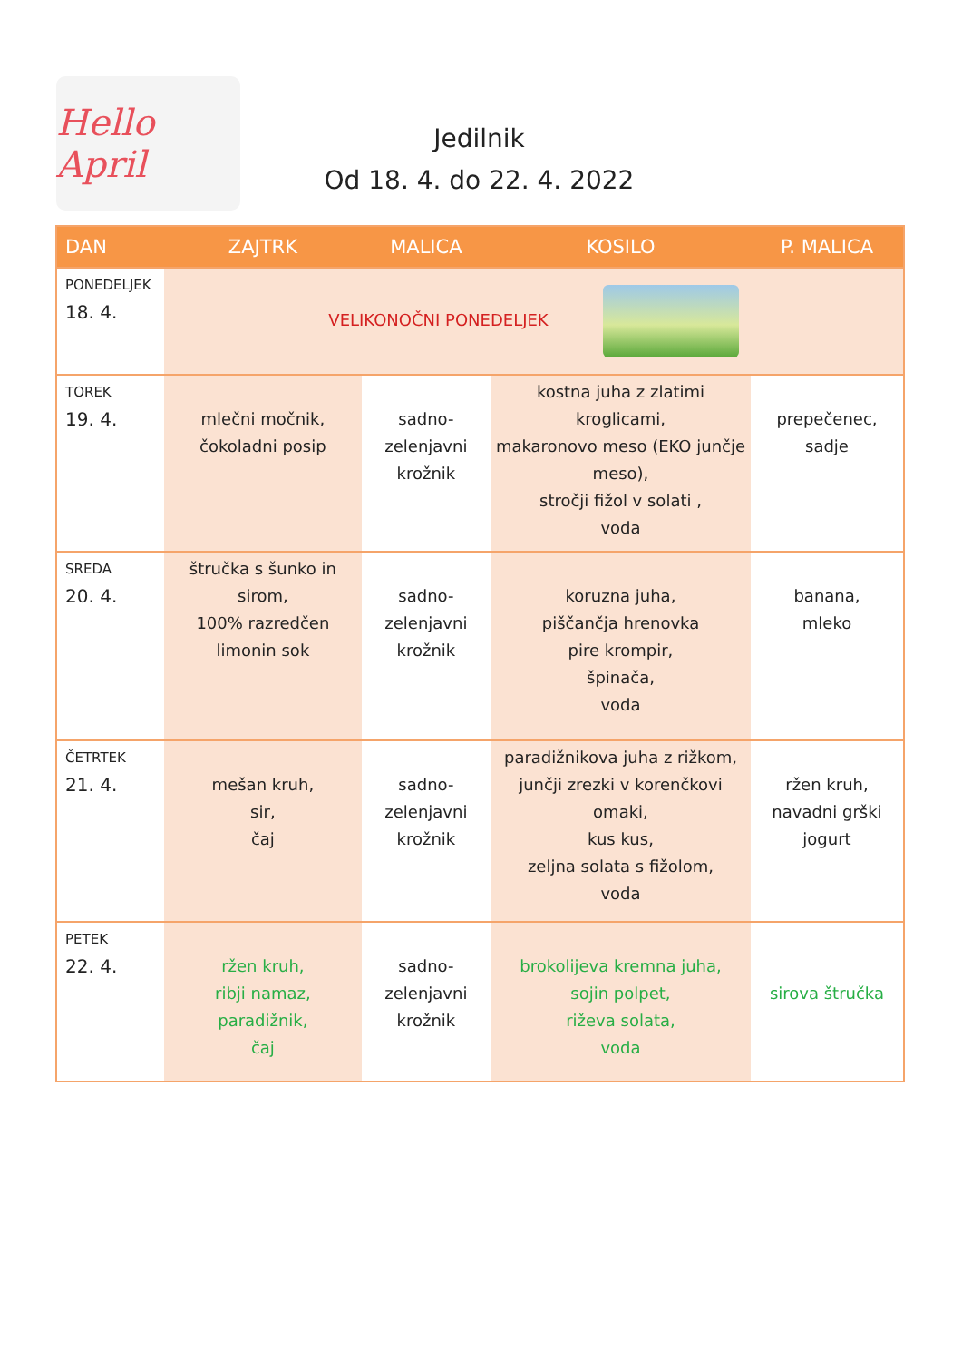Hello April
Jedilnik
Od 18. 4. do 22. 4. 2022
| DAN | ZAJTRK | MALICA | KOSILO | P. MALICA |
| --- | --- | --- | --- | --- |
| PONEDELJEK 18. 4. | VELIKONOČNI PONEDELJEK | | | |
| TOREK 19. 4. | mlečni močnik, čokoladni posip | sadno-zelenjavni krožnik | kostna juha z zlatimi kroglicami, makaronovo meso (EKO junčje meso), stročji fižol v solati , voda | prepečenec, sadje |
| SREDA 20. 4. | štručka s šunko in sirom, 100% razredčen limonin sok | sadno-zelenjavni krožnik | koruzna juha, piščančja hrenovka pire krompir, špinača, voda | banana, mleko |
| ČETRTEK 21. 4. | mešan kruh, sir, čaj | sadno-zelenjavni krožnik | paradižnikova juha z rižkom, junčji zrezki v korenčkovi omaki, kus kus, zeljna solata s fižolom, voda | ržen kruh, navadni grški jogurt |
| PETEK 22. 4. | ržen kruh, ribji namaz, paradižnik, čaj | sadno-zelenjavni krožnik | brokolijeva kremna juha, sojin polpet, riževa solata, voda | sirova štručka |